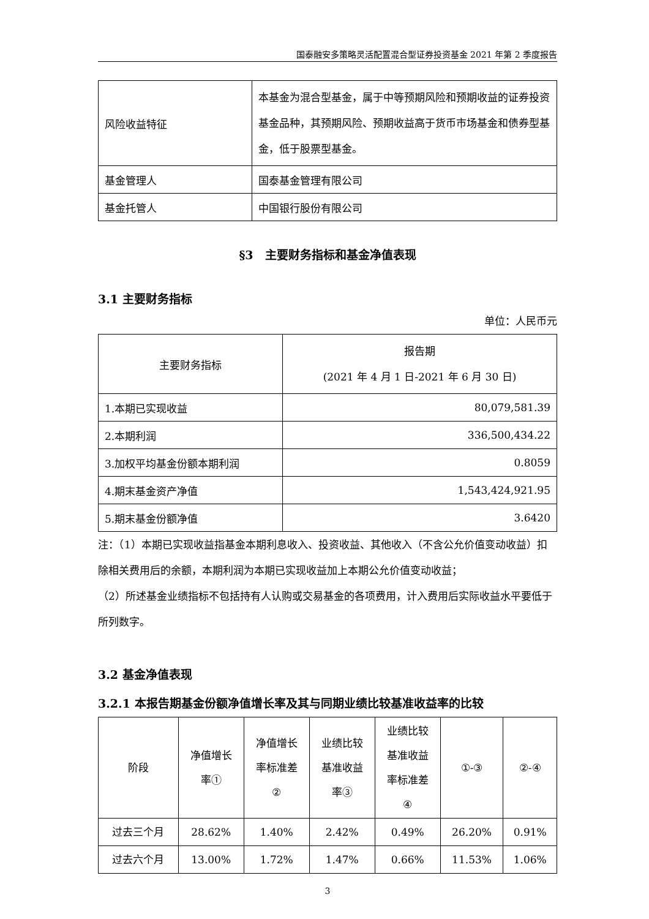国泰融安多策略灵活配置混合型证券投资基金 2021 年第 2 季度报告
| 风险收益特征 | 本基金为混合型基金，属于中等预期风险和预期收益的证券投资基金品种，其预期风险、预期收益高于货币市场基金和债券型基金，低于股票型基金。 |
| 基金管理人 | 国泰基金管理有限公司 |
| 基金托管人 | 中国银行股份有限公司 |
§3　主要财务指标和基金净值表现
3.1 主要财务指标
单位：人民币元
| 主要财务指标 | 报告期 (2021 年 4 月 1 日-2021 年 6 月 30 日) |
| --- | --- |
| 1.本期已实现收益 | 80,079,581.39 |
| 2.本期利润 | 336,500,434.22 |
| 3.加权平均基金份额本期利润 | 0.8059 |
| 4.期末基金资产净值 | 1,543,424,921.95 |
| 5.期末基金份额净值 | 3.6420 |
注：（1）本期已实现收益指基金本期利息收入、投资收益、其他收入（不含公允价值变动收益）扣除相关费用后的余额，本期利润为本期已实现收益加上本期公允价值变动收益；
（2）所述基金业绩指标不包括持有人认购或交易基金的各项费用，计入费用后实际收益水平要低于所列数字。
3.2 基金净值表现
3.2.1 本报告期基金份额净值增长率及其与同期业绩比较基准收益率的比较
| 阶段 | 净值增长 率① | 净值增长 率标准差 ② | 业绩比较 基准收益 率③ | 业绩比较 基准收益 率标准差 ④ | ①-③ | ②-④ |
| --- | --- | --- | --- | --- | --- | --- |
| 过去三个月 | 28.62% | 1.40% | 2.42% | 0.49% | 26.20% | 0.91% |
| 过去六个月 | 13.00% | 1.72% | 1.47% | 0.66% | 11.53% | 1.06% |
3